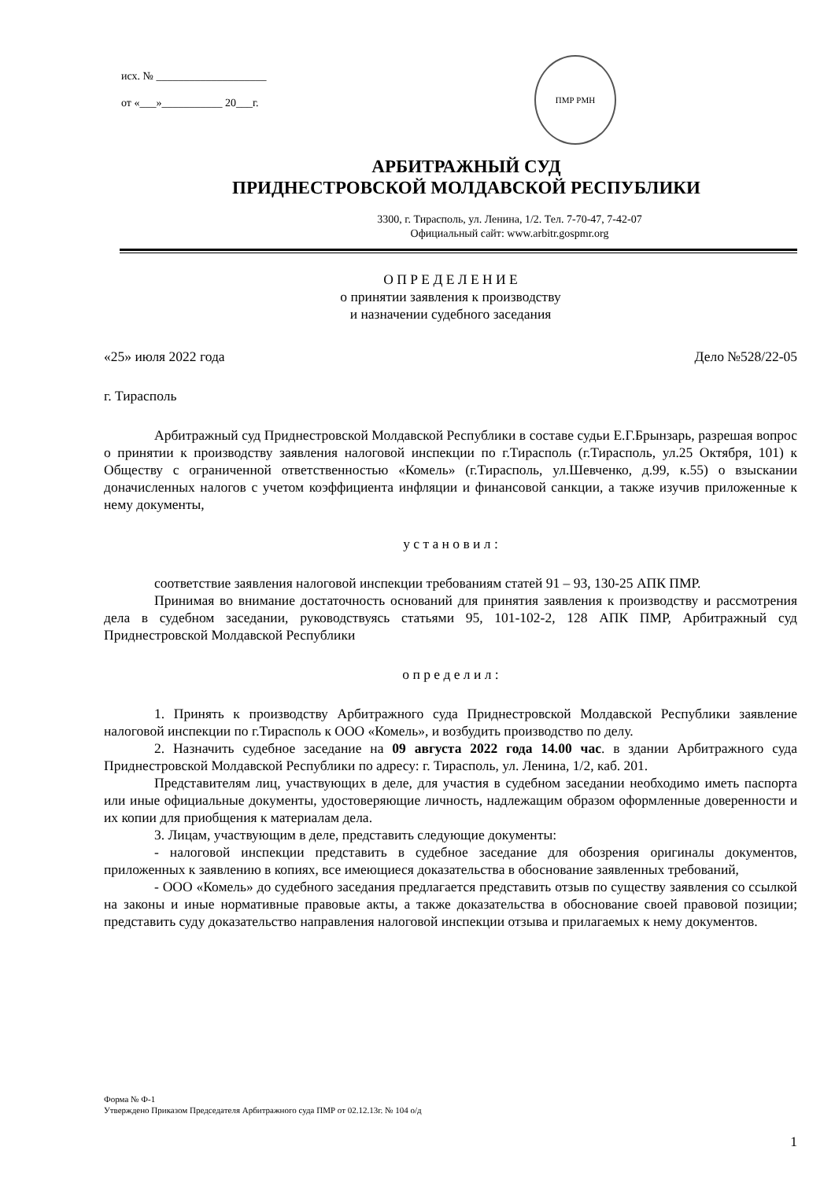исх. № ____________________
от «___»___________ 20___г.
ПМР РМН
АРБИТРАЖНЫЙ СУД
ПРИДНЕСТРОВСКОЙ МОЛДАВСКОЙ РЕСПУБЛИКИ
3300, г. Тирасполь, ул. Ленина, 1/2. Тел. 7-70-47, 7-42-07
Официальный сайт: www.arbitr.gospmr.org
О П Р Е Д Е Л Е Н И Е
о принятии заявления к производству
и назначении судебного заседания
«25» июля 2022 года Дело №528/22-05
г. Тирасполь
Арбитражный суд Приднестровской Молдавской Республики в составе судьи Е.Г.Брынзарь, разрешая вопрос о принятии к производству заявления налоговой инспекции по г.Тирасполь (г.Тирасполь, ул.25 Октября, 101) к Обществу с ограниченной ответственностью «Комель» (г.Тирасполь, ул.Шевченко, д.99, к.55) о взыскании доначисленных налогов с учетом коэффициента инфляции и финансовой санкции, а также изучив приложенные к нему документы,
у с т а н о в и л :
соответствие заявления налоговой инспекции требованиям статей 91 – 93, 130-25 АПК ПМР.
Принимая во внимание достаточность оснований для принятия заявления к производству и рассмотрения дела в судебном заседании, руководствуясь статьями 95, 101-102-2, 128 АПК ПМР, Арбитражный суд Приднестровской Молдавской Республики
о п р е д е л и л :
1. Принять к производству Арбитражного суда Приднестровской Молдавской Республики заявление налоговой инспекции по г.Тирасполь к ООО «Комель», и возбудить производство по делу.
2. Назначить судебное заседание на 09 августа 2022 года 14.00 час. в здании Арбитражного суда Приднестровской Молдавской Республики по адресу: г. Тирасполь, ул. Ленина, 1/2, каб. 201.
Представителям лиц, участвующих в деле, для участия в судебном заседании необходимо иметь паспорта или иные официальные документы, удостоверяющие личность, надлежащим образом оформленные доверенности и их копии для приобщения к материалам дела.
3. Лицам, участвующим в деле, представить следующие документы:
- налоговой инспекции представить в судебное заседание для обозрения оригиналы документов, приложенных к заявлению в копиях, все имеющиеся доказательства в обоснование заявленных требований,
- ООО «Комель» до судебного заседания предлагается представить отзыв по существу заявления со ссылкой на законы и иные нормативные правовые акты, а также доказательства в обоснование своей правовой позиции; представить суду доказательство направления налоговой инспекции отзыва и прилагаемых к нему документов.
Форма № Ф-1
Утверждено Приказом Председателя Арбитражного суда ПМР от 02.12.13г. № 104 о/д
1